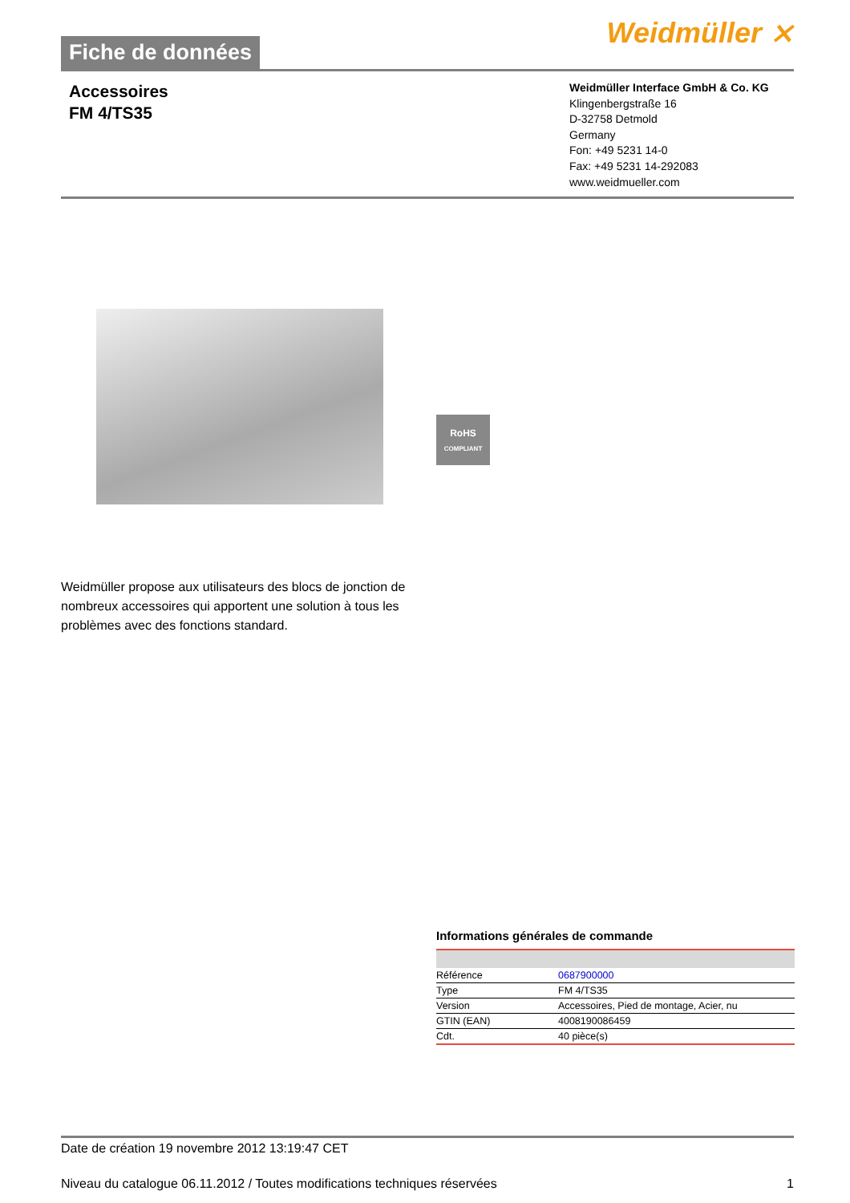Fiche de données
Weidmüller ⨯
Accessoires
FM 4/TS35
Weidmüller Interface GmbH & Co. KG
Klingenbergstraße 16
D-32758 Detmold
Germany
Fon: +49 5231 14-0
Fax: +49 5231 14-292083
www.weidmueller.com
RoHS
COMPLIANT
Weidmüller propose aux utilisateurs des blocs de jonction de nombreux accessoires qui apportent une solution à tous les problèmes avec des fonctions standard.
Informations générales de commande
| Référence | 0687900000 |
| Type | FM 4/TS35 |
| Version | Accessoires, Pied de montage, Acier, nu |
| GTIN (EAN) | 4008190086459 |
| Cdt. | 40 pièce(s) |
Date de création 19 novembre 2012 13:19:47 CET
Niveau du catalogue 06.11.2012 / Toutes modifications techniques réservées 1